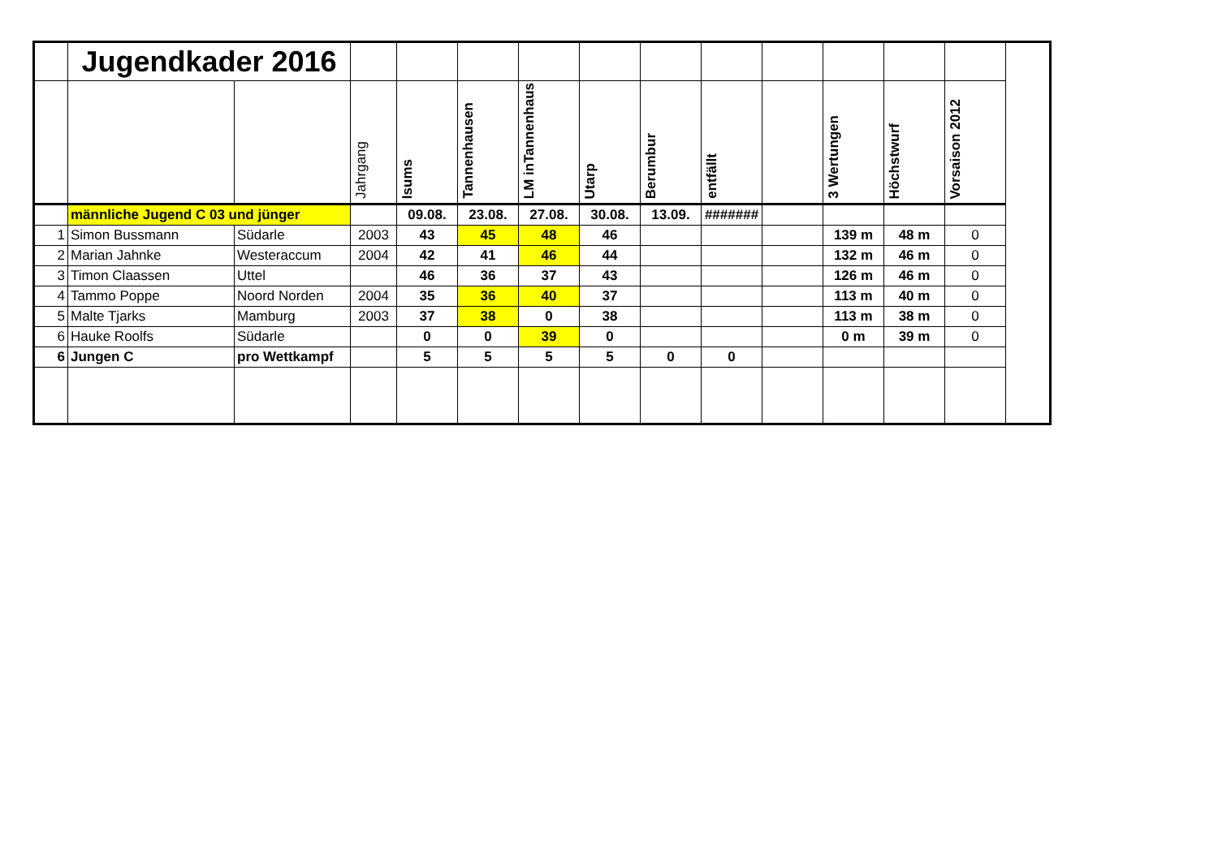| | Jugendkader 2016 | | | | | | | | | | | | |
| | | | Jahrgang | Isums | Tannenhausen | LM inTannenhaus | Utarp | Berumbur | entfällt | | 3 Wertungen | Höchstwurf | Vorsaison 2012 |
| | männliche Jugend C 03 und jünger | | | 09.08. | 23.08. | 27.08. | 30.08. | 13.09. | ####### | | | | |
| 1 | Simon Bussmann | Südarle | 2003 | 43 | 45 | 48 | 46 | | | | 139 m | 48 m | 0 |
| 2 | Marian Jahnke | Westeraccum | 2004 | 42 | 41 | 46 | 44 | | | | 132 m | 46 m | 0 |
| 3 | Timon Claassen | Uttel | | 46 | 36 | 37 | 43 | | | | 126 m | 46 m | 0 |
| 4 | Tammo Poppe | Noord Norden | 2004 | 35 | 36 | 40 | 37 | | | | 113 m | 40 m | 0 |
| 5 | Malte Tjarks | Mamburg | 2003 | 37 | 38 | 0 | 38 | | | | 113 m | 38 m | 0 |
| 6 | Hauke Roolfs | Südarle | | 0 | 0 | 39 | 0 | | | | 0 m | 39 m | 0 |
| 6 | Jungen C | pro Wettkampf | | 5 | 5 | 5 | 5 | 0 | 0 | | | | |